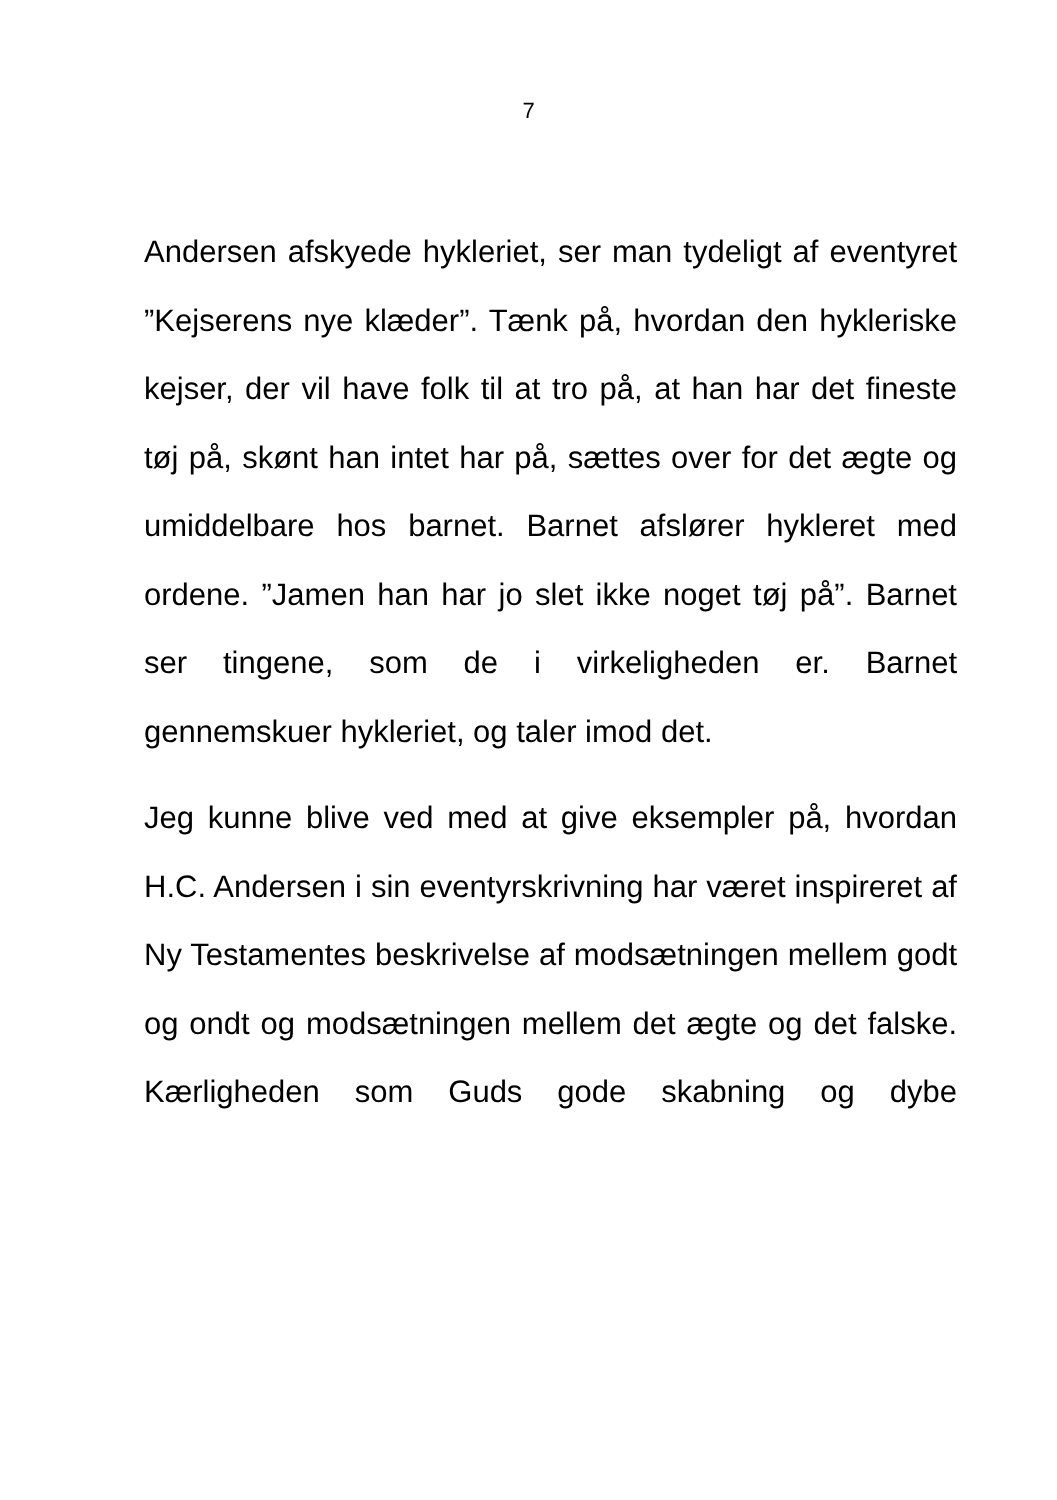7
Andersen afskyede hykleriet, ser man tydeligt af eventyret ”Kejserens nye klæder”. Tænk på, hvordan den hykleriske kejser, der vil have folk til at tro på, at han har det fineste tøj på, skønt han intet har på, sættes over for det ægte og umiddelbare hos barnet. Barnet afslører hykleret med ordene. ”Jamen han har jo slet ikke noget tøj på”. Barnet ser tingene, som de i virkeligheden er. Barnet gennemskuer hykleriet, og taler imod det.
Jeg kunne blive ved med at give eksempler på, hvordan H.C. Andersen i sin eventyrskrivning har været inspireret af Ny Testamentes beskrivelse af modsætningen mellem godt og ondt og modsætningen mellem det ægte og det falske. Kærligheden som Guds gode skabning og dybe